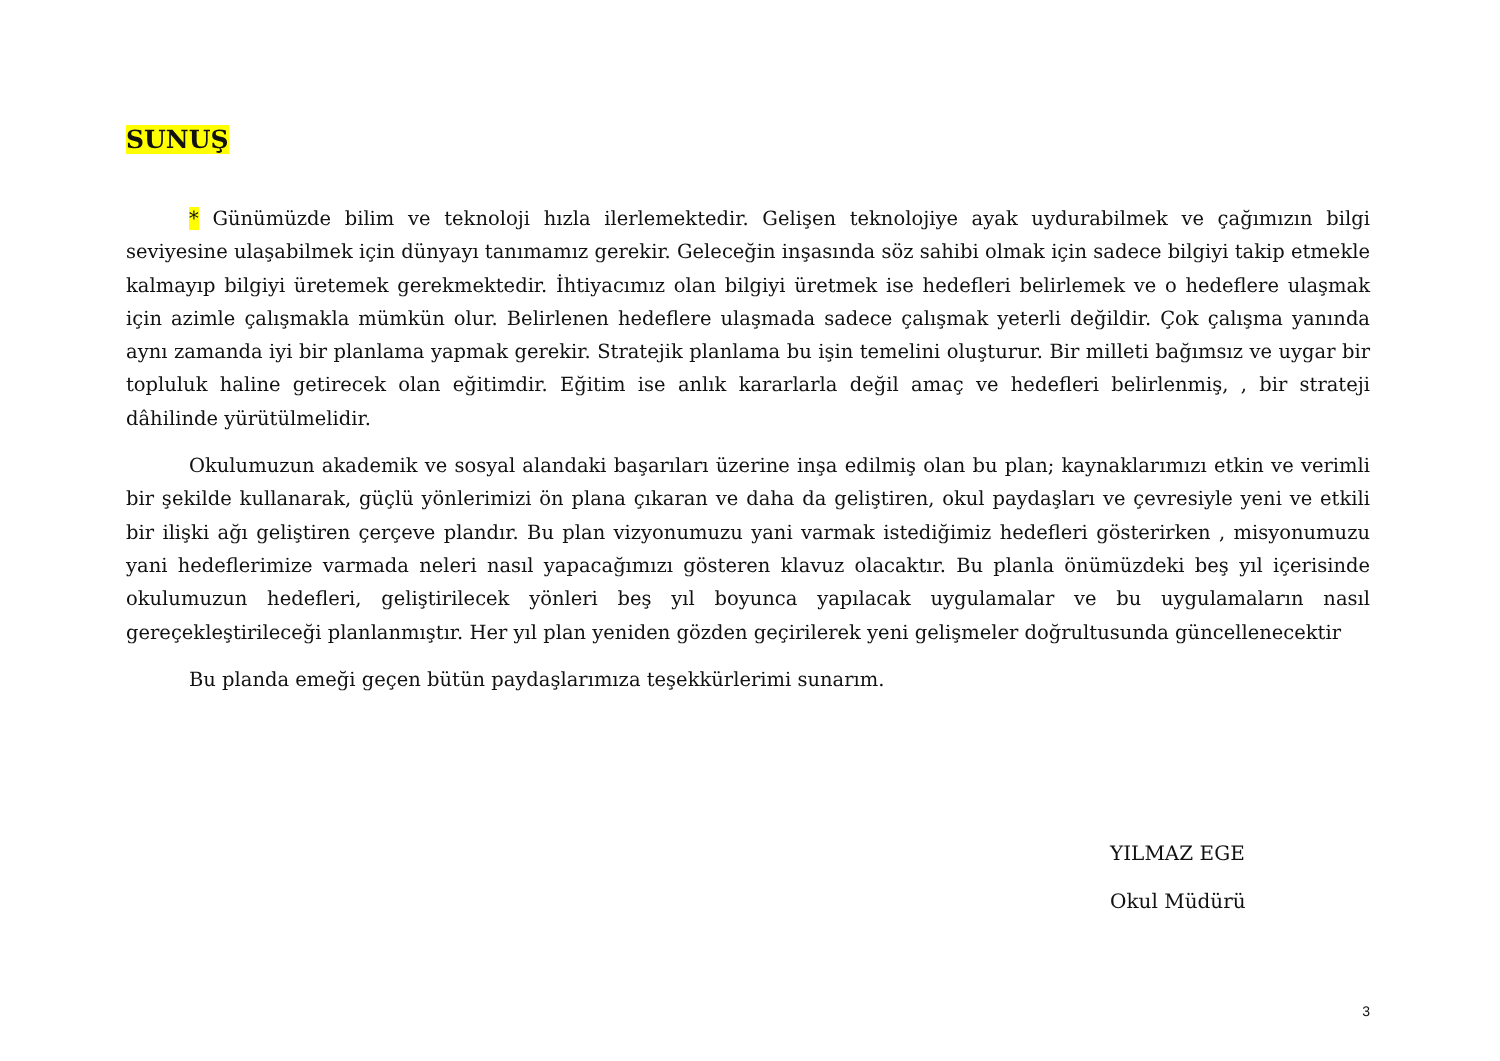SUNUŞ
* Günümüzde bilim ve teknoloji hızla ilerlemektedir. Gelişen teknolojiye ayak uydurabilmek ve çağımızın bilgi seviyesine ulaşabilmek için dünyayı tanımamız gerekir. Geleceğin inşasında söz sahibi olmak için sadece bilgiyi takip etmekle kalmayıp bilgiyi üretemek gerekmektedir. İhtiyacımız olan bilgiyi üretmek ise hedefleri belirlemek ve o hedeflere ulaşmak için azimle çalışmakla mümkün olur. Belirlenen hedeflere ulaşmada sadece çalışmak yeterli değildir. Çok çalışma yanında aynı zamanda iyi bir planlama yapmak gerekir. Stratejik planlama bu işin temelini oluşturur. Bir milleti bağımsız ve uygar bir topluluk haline getirecek olan eğitimdir. Eğitim ise anlık kararlarla değil amaç ve hedefleri belirlenmiş, , bir strateji dâhilinde yürütülmelidir.
Okulumuzun akademik ve sosyal alandaki başarıları üzerine inşa edilmiş olan bu plan; kaynaklarımızı etkin ve verimli bir şekilde kullanarak, güçlü yönlerimizi ön plana çıkaran ve daha da geliştiren, okul paydaşları ve çevresiyle yeni ve etkili bir ilişki ağı geliştiren çerçeve plandır. Bu plan vizyonumuzu yani varmak istediğimiz hedefleri gösterirken , misyonumuzu yani hedeflerimize varmada neleri nasıl yapacağımızı gösteren klavuz olacaktır. Bu planla önümüzdeki beş yıl içerisinde okulumuzun hedefleri, geliştirilecek yönleri beş yıl boyunca yapılacak uygulamalar ve bu uygulamaların nasıl gereçekleştirileceği planlanmıştır. Her yıl plan yeniden gözden geçirilerek yeni gelişmeler doğrultusunda güncellenecektir
Bu planda emeği geçen bütün paydaşlarımıza teşekkürlerimi sunarım.
YILMAZ EGE
Okul Müdürü
3